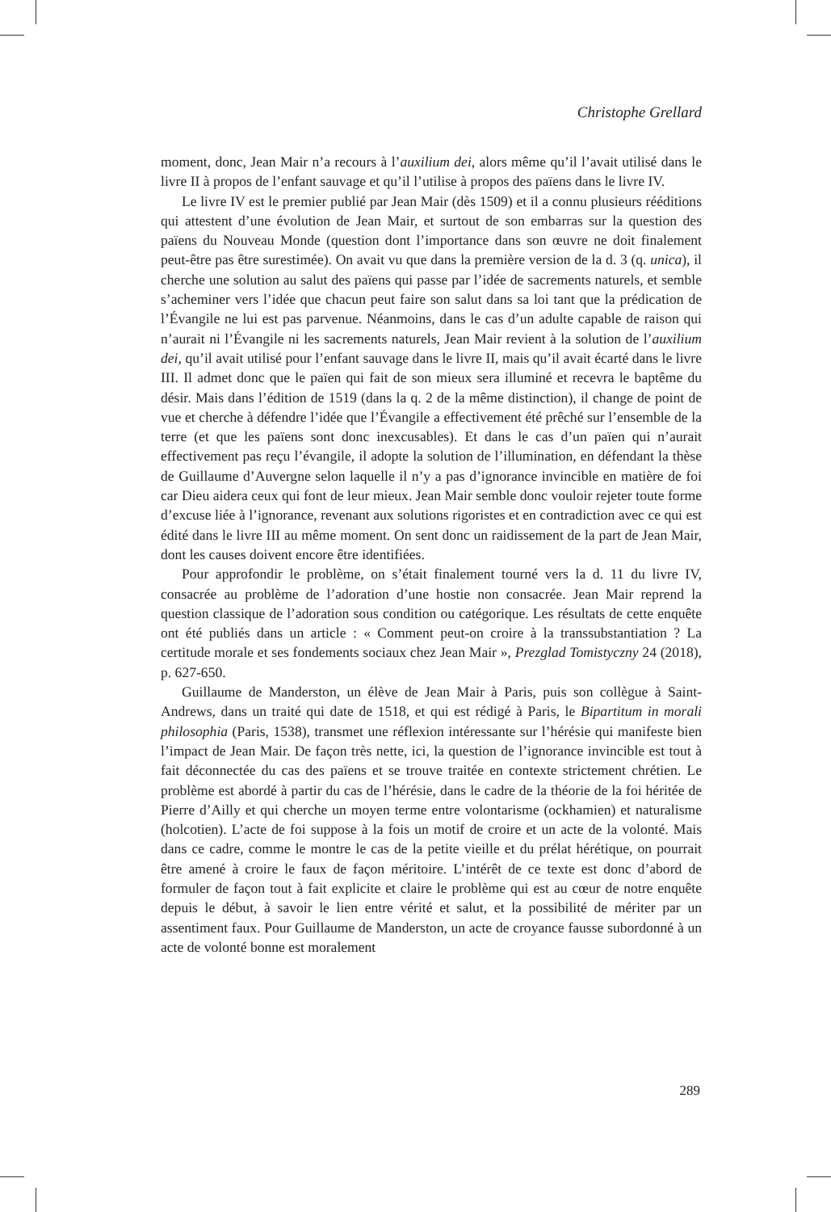Christophe Grellard
moment, donc, Jean Mair n’a recours à l’auxilium dei, alors même qu’il l’avait utilisé dans le livre II à propos de l’enfant sauvage et qu’il l’utilise à propos des païens dans le livre IV.
Le livre IV est le premier publié par Jean Mair (dès 1509) et il a connu plusieurs rééditions qui attestent d’une évolution de Jean Mair, et surtout de son embarras sur la question des païens du Nouveau Monde (question dont l’importance dans son œuvre ne doit finalement peut-être pas être surestimée). On avait vu que dans la première version de la d. 3 (q. unica), il cherche une solution au salut des païens qui passe par l’idée de sacrements naturels, et semble s’acheminer vers l’idée que chacun peut faire son salut dans sa loi tant que la prédication de l’Évangile ne lui est pas parvenue. Néanmoins, dans le cas d’un adulte capable de raison qui n’aurait ni l’Évangile ni les sacrements naturels, Jean Mair revient à la solution de l’auxilium dei, qu’il avait utilisé pour l’enfant sauvage dans le livre II, mais qu’il avait écarté dans le livre III. Il admet donc que le païen qui fait de son mieux sera illuminé et recevra le baptême du désir. Mais dans l’édition de 1519 (dans la q. 2 de la même distinction), il change de point de vue et cherche à défendre l’idée que l’Évangile a effectivement été prêché sur l’ensemble de la terre (et que les païens sont donc inexcusables). Et dans le cas d’un païen qui n’aurait effectivement pas reçu l’évangile, il adopte la solution de l’illumination, en défendant la thèse de Guillaume d’Auvergne selon laquelle il n’y a pas d’ignorance invincible en matière de foi car Dieu aidera ceux qui font de leur mieux. Jean Mair semble donc vouloir rejeter toute forme d’excuse liée à l’ignorance, revenant aux solutions rigoristes et en contradiction avec ce qui est édité dans le livre III au même moment. On sent donc un raidissement de la part de Jean Mair, dont les causes doivent encore être identifiées.
Pour approfondir le problème, on s’était finalement tourné vers la d. 11 du livre IV, consacrée au problème de l’adoration d’une hostie non consacrée. Jean Mair reprend la question classique de l’adoration sous condition ou catégorique. Les résultats de cette enquête ont été publiés dans un article : « Comment peut-on croire à la transsubstantiation ? La certitude morale et ses fondements sociaux chez Jean Mair », Prezglad Tomistyczny 24 (2018), p. 627-650.
Guillaume de Manderston, un élève de Jean Mair à Paris, puis son collègue à Saint-Andrews, dans un traité qui date de 1518, et qui est rédigé à Paris, le Bipartitum in morali philosophia (Paris, 1538), transmet une réflexion intéressante sur l’hérésie qui manifeste bien l’impact de Jean Mair. De façon très nette, ici, la question de l’ignorance invincible est tout à fait déconnectée du cas des païens et se trouve traitée en contexte strictement chrétien. Le problème est abordé à partir du cas de l’hérésie, dans le cadre de la théorie de la foi héritée de Pierre d’Ailly et qui cherche un moyen terme entre volontarisme (ockhamien) et naturalisme (holcotien). L’acte de foi suppose à la fois un motif de croire et un acte de la volonté. Mais dans ce cadre, comme le montre le cas de la petite vieille et du prélat hérétique, on pourrait être amené à croire le faux de façon méritoire. L’intérêt de ce texte est donc d’abord de formuler de façon tout à fait explicite et claire le problème qui est au cœur de notre enquête depuis le début, à savoir le lien entre vérité et salut, et la possibilité de mériter par un assentiment faux. Pour Guillaume de Manderston, un acte de croyance fausse subordonné à un acte de volonté bonne est moralement
289